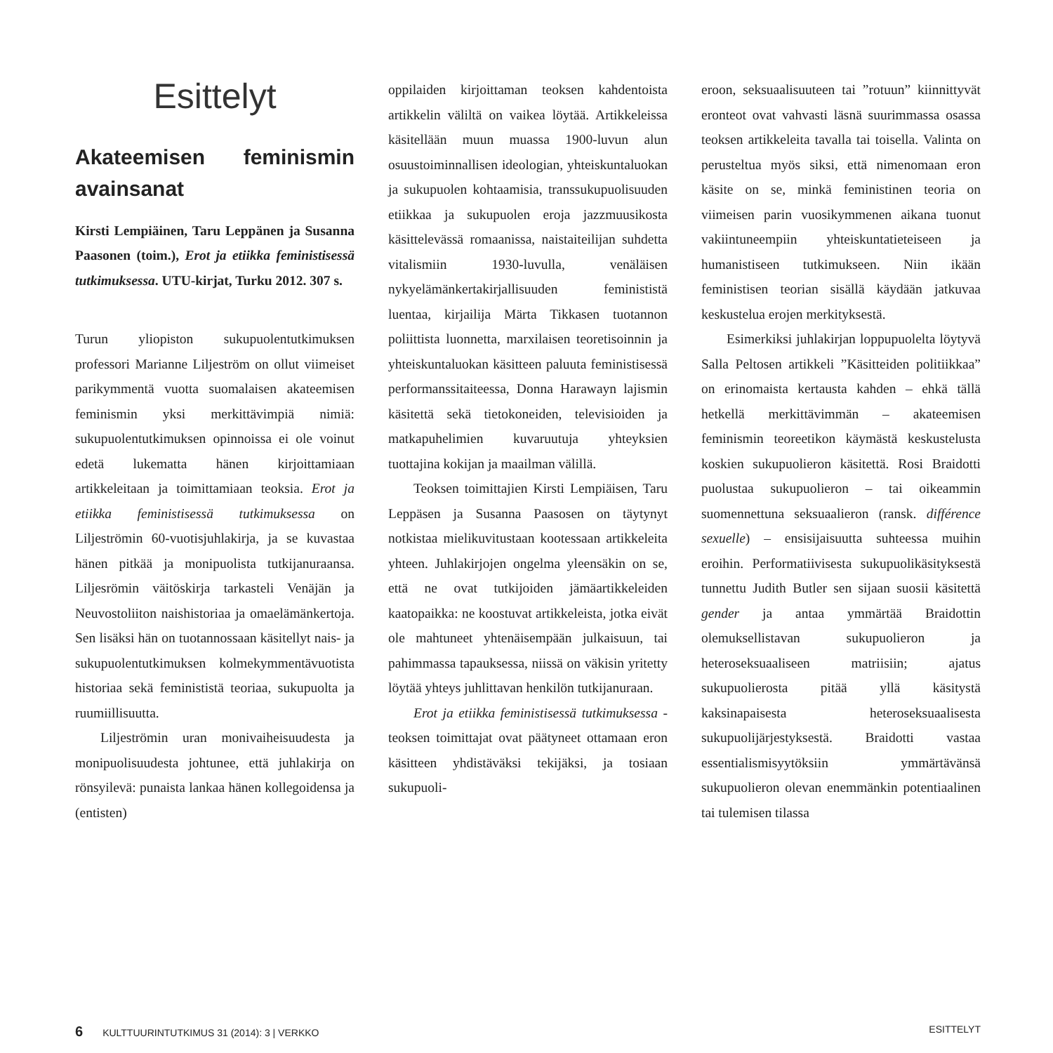Esittelyt
Akateemisen feminismin avainsanat
Kirsti Lempiäinen, Taru Leppänen ja Susanna Paasonen (toim.), Erot ja etiikka feministisessä tutkimuksessa. UTU-kirjat, Turku 2012. 307 s.
Turun yliopiston sukupuolentutkimuksen professori Marianne Liljeström on ollut viimeiset parikymmentä vuotta suomalaisen akateemisen feminismin yksi merkittävimpiä nimiä: sukupuolentutkimuksen opinnoissa ei ole voinut edetä lukematta hänen kirjoittamiaan artikkeleitaan ja toimittamiaan teoksia. Erot ja etiikka feministisessä tutkimuksessa on Liljeströmin 60-vuotisjuhlakirja, ja se kuvastaa hänen pitkää ja monipuolista tutkijanuraansa. Liljesrömin väitöskirja tarkasteli Venäjän ja Neuvostoliiton naishistoriaa ja omaelämänkertoja. Sen lisäksi hän on tuotannossaan käsitellyt nais- ja sukupuolentutkimuksen kolmekymmentävuotista historiaa sekä feminististä teoriaa, sukupuolta ja ruumiillisuutta.
Liljeströmin uran monivaiheisuudesta ja monipuolisuudesta johtunee, että juhlakirja on rönsyilevä: punaista lankaa hänen kollegoidensa ja (entisten)
oppilaiden kirjoittaman teoksen kahdentoista artikkelin väliltä on vaikea löytää. Artikkeleissa käsitellään muun muassa 1900-luvun alun osuustoiminnallisen ideologian, yhteiskuntaluokan ja sukupuolen kohtaamisia, transsukupuolisuuden etiikkaa ja sukupuolen eroja jazzmuusikosta käsittelevässä romaanissa, naistaiteilijan suhdetta vitalismiin 1930-luvulla, venäläisen nykyelämänkertakirjallisuuden feminististä luentaa, kirjailija Märta Tikkasen tuotannon poliittista luonnetta, marxilaisen teoretisoinnin ja yhteiskuntaluokan käsitteen paluuta feministisessä performanssitaiteessa, Donna Harawayn lajismin käsitettä sekä tietokoneiden, televisioiden ja matkapuhelimien kuvaruutuja yhteyksien tuottajina kokijan ja maailman välillä.
Teoksen toimittajien Kirsti Lempiäisen, Taru Leppäsen ja Susanna Paasosen on täytynyt notkistaa mielikuvitustaan kootessaan artikkeleita yhteen. Juhlakirjojen ongelma yleensäkin on se, että ne ovat tutkijoiden jämäartikkeleiden kaatopaikka: ne koostuvat artikkeleista, jotka eivät ole mahtuneet yhtenäisempään julkaisuun, tai pahimmassa tapauksessa, niissä on väkisin yritetty löytää yhteys juhlittavan henkilön tutkijanuraan.
Erot ja etiikka feministisessä tutkimuksessa -teoksen toimittajat ovat päätyneet ottamaan eron käsitteen yhdistäväksi tekijäksi, ja tosiaan sukupuoli-
eroon, seksuaalisuuteen tai ”rotuun” kiinnittyvät eronteot ovat vahvasti läsnä suurimmassa osassa teoksen artikkeleita tavalla tai toisella. Valinta on perusteltua myös siksi, että nimenomaan eron käsite on se, minkä feministinen teoria on viimeisen parin vuosikymmenen aikana tuonut vakiintuneempiin yhteiskuntatieteiseen ja humanistiseen tutkimukseen. Niin ikään feministisen teorian sisällä käydään jatkuvaa keskustelua erojen merkityksestä.
Esimerkiksi juhlakirjan loppupuolelta löytyvä Salla Peltosen artikkeli ”Käsitteiden politiikkaa” on erinomaista kertausta kahden – ehkä tällä hetkellä merkittävimmän – akateemisen feminismin teoreetikon käymästä keskustelusta koskien sukupuolieron käsitettä. Rosi Braidotti puolustaa sukupuolieron – tai oikeammin suomennettuna seksuaalieron (ransk. différence sexuelle) – ensisijaisuutta suhteessa muihin eroihin. Performatiivisesta sukupuolikäsityksestä tunnettu Judith Butler sen sijaan suosii käsitettä gender ja antaa ymmärtää Braidottin olemuksellistavan sukupuolieron ja heteroseksuaaliseen matriisiin; ajatus sukupuolierosta pitää yllä käsitystä kaksinapaisesta heteroseksuaalisesta sukupuolijärjestyksestä. Braidotti vastaa essentialismisyytöksiin ymmärtävänsä sukupuolieron olevan enemmänkin potentiaalinen tai tulemisen tilassa
6 KULTTUURINTUTKIMUS 31 (2014): 3 | VERKKO ESITTELYT